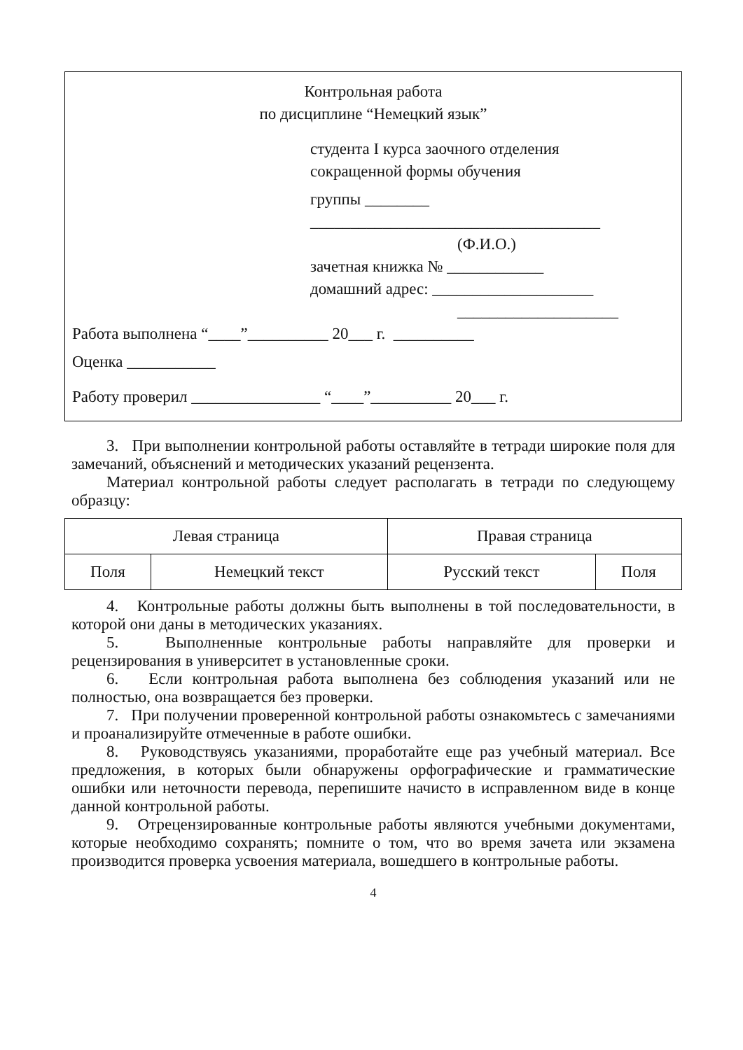Контрольная работа
по дисциплине “Немецкий язык”
студента I курса заочного отделения
сокращенной формы обучения
группы ________
____________________________________
(Ф.И.О.)
зачетная книжка № ____________
домашний адрес: ____________________
____________________
Работа выполнена “____”__________ 20___ г. __________
Оценка ___________
Работу проверил ________________ “____”__________ 20___ г.
3. При выполнении контрольной работы оставляйте в тетради широкие поля для замечаний, объяснений и методических указаний рецензента.
Материал контрольной работы следует располагать в тетради по следующему образцу:
| Левая страница | | Правая страница | |
| Поля | Немецкий текст | Русский текст | Поля |
4. Контрольные работы должны быть выполнены в той последовательности, в которой они даны в методических указаниях.
5. Выполненные контрольные работы направляйте для проверки и рецензирования в университет в установленные сроки.
6. Если контрольная работа выполнена без соблюдения указаний или не полностью, она возвращается без проверки.
7. При получении проверенной контрольной работы ознакомьтесь с замечаниями и проанализируйте отмеченные в работе ошибки.
8. Руководствуясь указаниями, проработайте еще раз учебный материал. Все предложения, в которых были обнаружены орфографические и грамматические ошибки или неточности перевода, перепишите начисто в исправленном виде в конце данной контрольной работы.
9. Отрецензированные контрольные работы являются учебными документами, которые необходимо сохранять; помните о том, что во время зачета или экзамена производится проверка усвоения материала, вошедшего в контрольные работы.
4